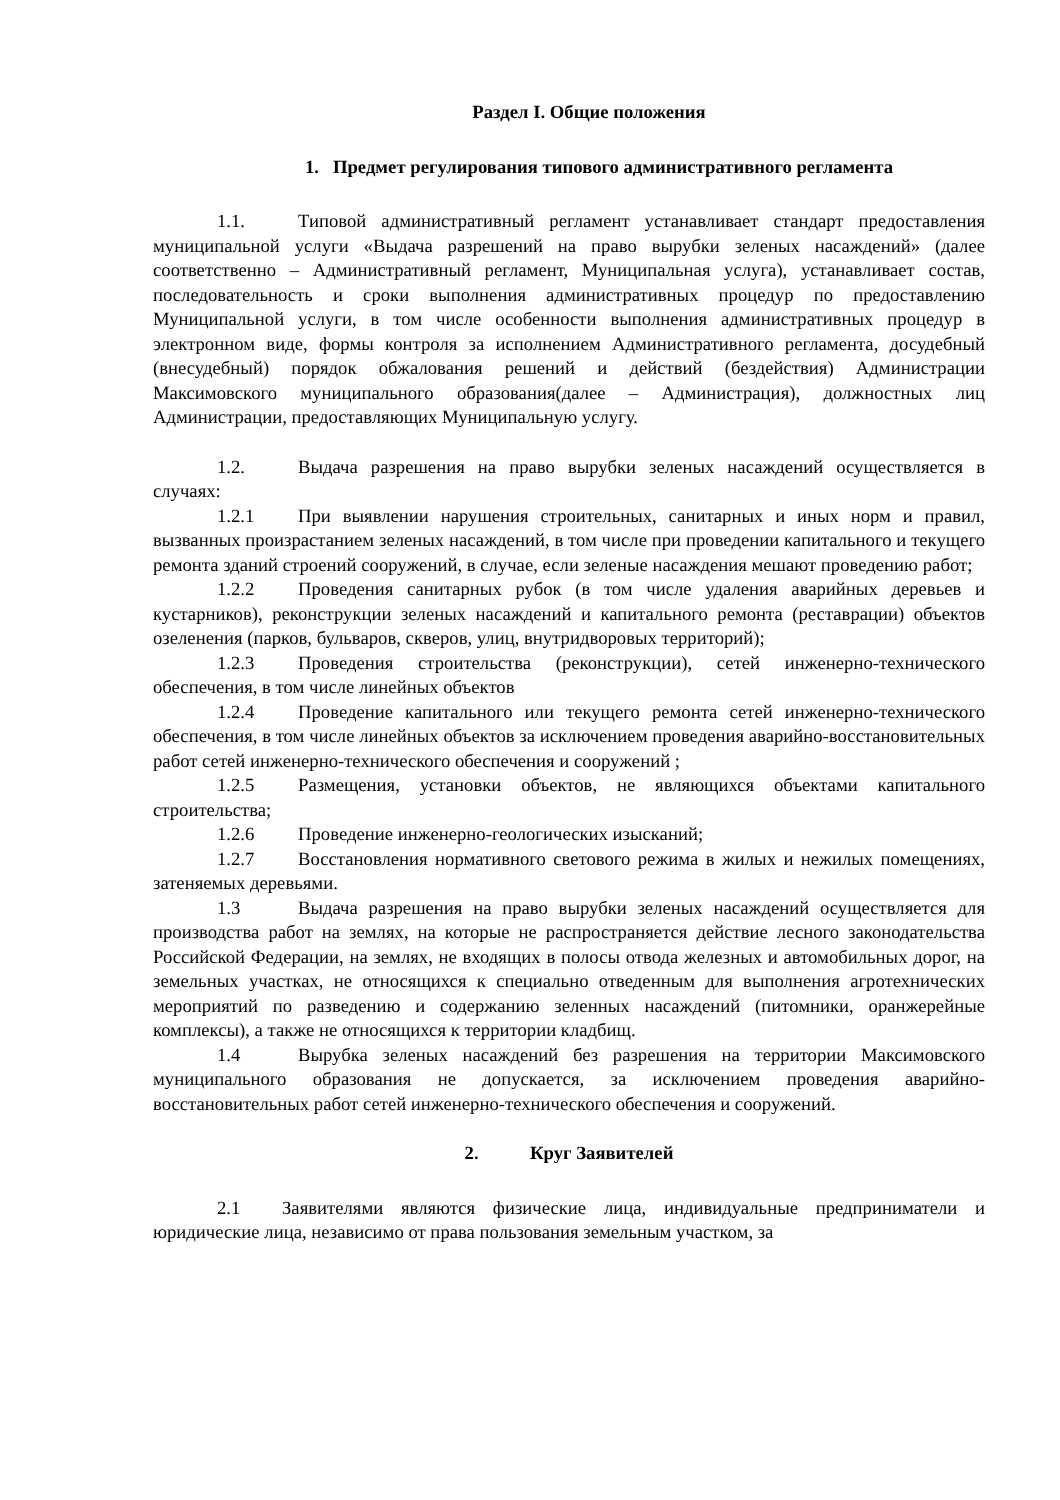Раздел I. Общие положения
1. Предмет регулирования типового административного регламента
1.1. Типовой административный регламент устанавливает стандарт предоставления муниципальной услуги «Выдача разрешений на право вырубки зеленых насаждений» (далее соответственно – Административный регламент, Муниципальная услуга), устанавливает состав, последовательность и сроки выполнения административных процедур по предоставлению Муниципальной услуги, в том числе особенности выполнения административных процедур в электронном виде, формы контроля за исполнением Административного регламента, досудебный (внесудебный) порядок обжалования решений и действий (бездействия) Администрации Максимовского муниципального образования(далее – Администрация), должностных лиц Администрации, предоставляющих Муниципальную услугу.
1.2. Выдача разрешения на право вырубки зеленых насаждений осуществляется в случаях:
1.2.1 При выявлении нарушения строительных, санитарных и иных норм и правил, вызванных произрастанием зеленых насаждений, в том числе при проведении капитального и текущего ремонта зданий строений сооружений, в случае, если зеленые насаждения мешают проведению работ;
1.2.2 Проведения санитарных рубок (в том числе удаления аварийных деревьев и кустарников), реконструкции зеленых насаждений и капитального ремонта (реставрации) объектов озеленения (парков, бульваров, скверов, улиц, внутридворовых территорий);
1.2.3 Проведения строительства (реконструкции), сетей инженерно-технического обеспечения, в том числе линейных объектов
1.2.4 Проведение капитального или текущего ремонта сетей инженерно-технического обеспечения, в том числе линейных объектов за исключением проведения аварийно-восстановительных работ сетей инженерно-технического обеспечения и сооружений ;
1.2.5 Размещения, установки объектов, не являющихся объектами капитального строительства;
1.2.6 Проведение инженерно-геологических изысканий;
1.2.7 Восстановления нормативного светового режима в жилых и нежилых помещениях, затеняемых деревьями.
1.3 Выдача разрешения на право вырубки зеленых насаждений осуществляется для производства работ на землях, на которые не распространяется действие лесного законодательства Российской Федерации, на землях, не входящих в полосы отвода железных и автомобильных дорог, на земельных участках, не относящихся к специально отведенным для выполнения агротехнических мероприятий по разведению и содержанию зеленных насаждений (питомники, оранжерейные комплексы), а также не относящихся к территории кладбищ.
1.4 Вырубка зеленых насаждений без разрешения на территории Максимовского муниципального образования не допускается, за исключением проведения аварийно-восстановительных работ сетей инженерно-технического обеспечения и сооружений.
2. Круг Заявителей
2.1 Заявителями являются физические лица, индивидуальные предприниматели и юридические лица, независимо от права пользования земельным участком, за